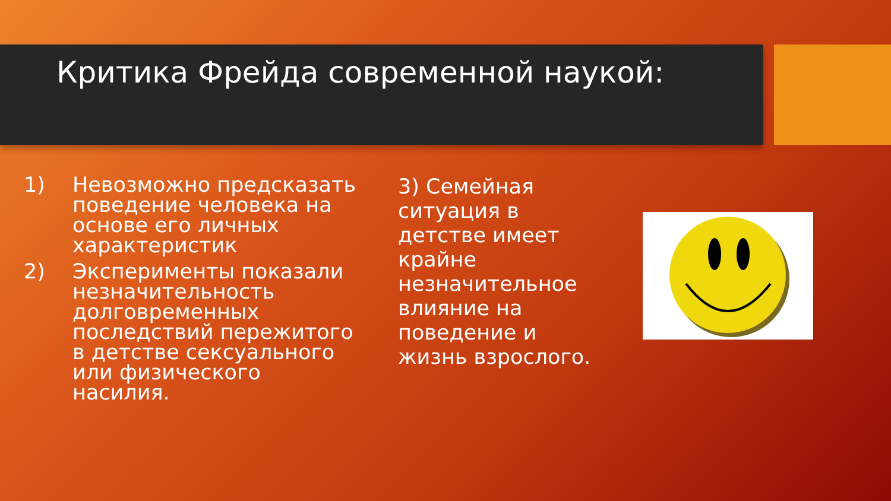Критика Фрейда современной наукой:
1) Невозможно предсказать поведение человека на основе его личных характеристик
2) Эксперименты показали незначительность долговременных последствий пережитого в детстве сексуального или физического насилия.
3) Семейная ситуация в детстве имеет крайне незначительное влияние на поведение и жизнь взрослого.